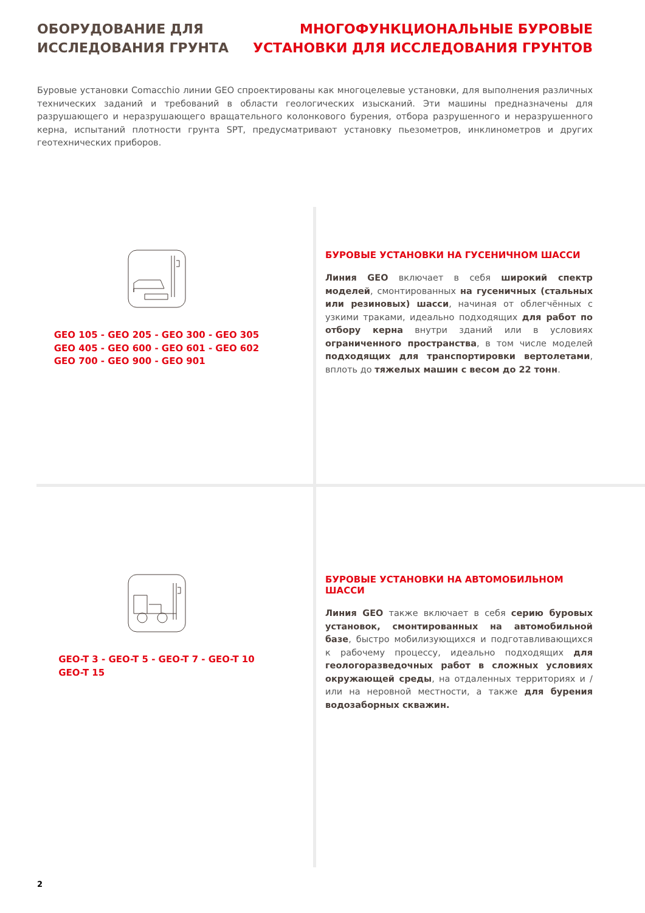ОБОРУДОВАНИЕ ДЛЯ
ИССЛЕДОВАНИЯ ГРУНТА
МНОГОФУНКЦИОНАЛЬНЫЕ БУРОВЫЕ
УСТАНОВКИ ДЛЯ ИССЛЕДОВАНИЯ ГРУНТОВ
Буровые установки Comacchio линии GEO спроектированы как многоцелевые установки, для выполнения различных технических заданий и требований в области геологических изысканий. Эти машины предназначены для разрушающего и неразрушающего вращательного колонкового бурения, отбора разрушенного и неразрушенного керна, испытаний плотности грунта SPT, предусматривают установку пьезометров, инклинометров и других геотехнических приборов.
GEO 105 - GEO 205 - GEO 300 - GEO 305
GEO 405 - GEO 600 - GEO 601 - GEO 602
GEO 700 - GEO 900 - GEO 901
БУРОВЫЕ УСТАНОВКИ НА ГУСЕНИЧНОМ ШАССИ
Линия GEO включает в себя широкий спектр моделей, смонтированных на гусеничных (стальных или резиновых) шасси, начиная от облегчённых с узкими траками, идеально подходящих для работ по отбору керна внутри зданий или в условиях ограниченного пространства, в том числе моделей подходящих для транспортировки вертолетами, вплоть до тяжелых машин с весом до 22 тонн.
GEO-T 3 - GEO-T 5 - GEO-T 7 - GEO-T 10
GEO-T 15
БУРОВЫЕ УСТАНОВКИ НА АВТОМОБИЛЬНОМ ШАССИ
Линия GEO также включает в себя серию буровых устано­вок, смонтированных на автомобильной базе, быстро мо­билизующихся и подготавливающихся к рабочему процес­су, идеально подходящих для геологоразведочных работ в сложных условиях окружающей среды, на отдаленных территориях и / или на неровной местности, а также для бу­рения водозаборных скважин.
2